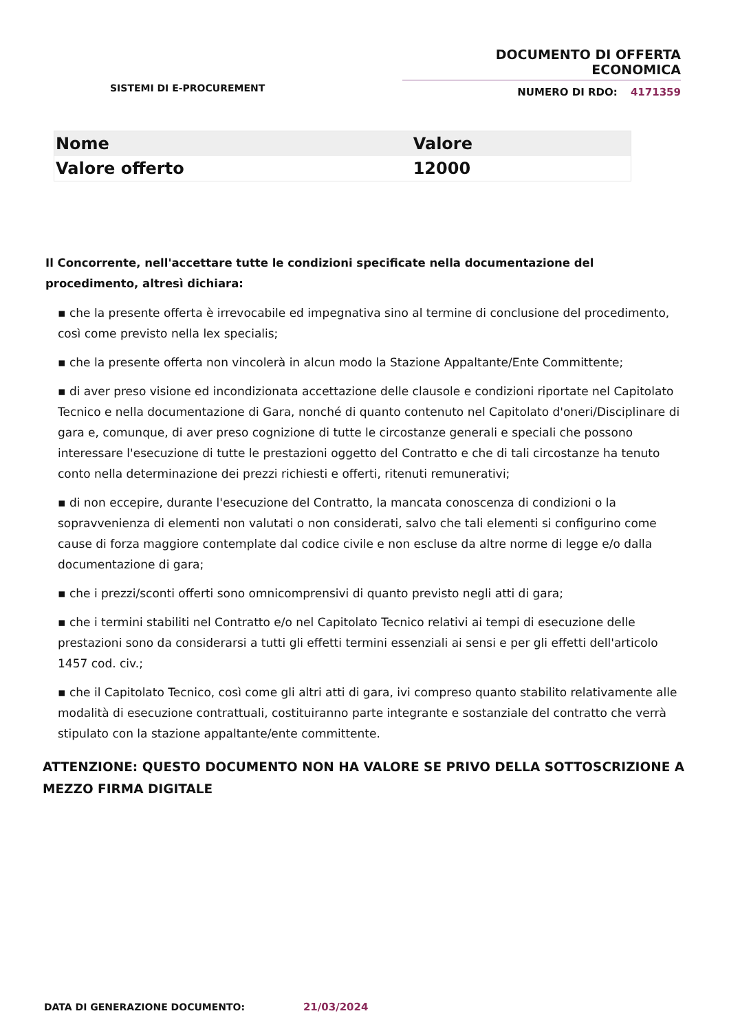DOCUMENTO DI OFFERTA ECONOMICA
NUMERO DI RDO: 4171359
SISTEMI DI E-PROCUREMENT
| Nome | Valore |
| --- | --- |
| Valore offerto | 12000 |
Il Concorrente, nell'accettare tutte le condizioni specificate nella documentazione del procedimento, altresì dichiara:
▪ che la presente offerta è irrevocabile ed impegnativa sino al termine di conclusione del procedimento, così come previsto nella lex specialis;
▪ che la presente offerta non vincolerà in alcun modo la Stazione Appaltante/Ente Committente;
▪ di aver preso visione ed incondizionata accettazione delle clausole e condizioni riportate nel Capitolato Tecnico e nella documentazione di Gara, nonché di quanto contenuto nel Capitolato d'oneri/Disciplinare di gara e, comunque, di aver preso cognizione di tutte le circostanze generali e speciali che possono interessare l'esecuzione di tutte le prestazioni oggetto del Contratto e che di tali circostanze ha tenuto conto nella determinazione dei prezzi richiesti e offerti, ritenuti remunerativi;
▪ di non eccepire, durante l'esecuzione del Contratto, la mancata conoscenza di condizioni o la sopravvenienza di elementi non valutati o non considerati, salvo che tali elementi si configurino come cause di forza maggiore contemplate dal codice civile e non escluse da altre norme di legge e/o dalla documentazione di gara;
▪ che i prezzi/sconti offerti sono omnicomprensivi di quanto previsto negli atti di gara;
▪ che i termini stabiliti nel Contratto e/o nel Capitolato Tecnico relativi ai tempi di esecuzione delle prestazioni sono da considerarsi a tutti gli effetti termini essenziali ai sensi e per gli effetti dell'articolo 1457 cod. civ.;
▪ che il Capitolato Tecnico, così come gli altri atti di gara, ivi compreso quanto stabilito relativamente alle modalità di esecuzione contrattuali, costituiranno parte integrante e sostanziale del contratto che verrà stipulato con la stazione appaltante/ente committente.
ATTENZIONE: QUESTO DOCUMENTO NON HA VALORE SE PRIVO DELLA SOTTOSCRIZIONE A MEZZO FIRMA DIGITALE
DATA DI GENERAZIONE DOCUMENTO: 21/03/2024